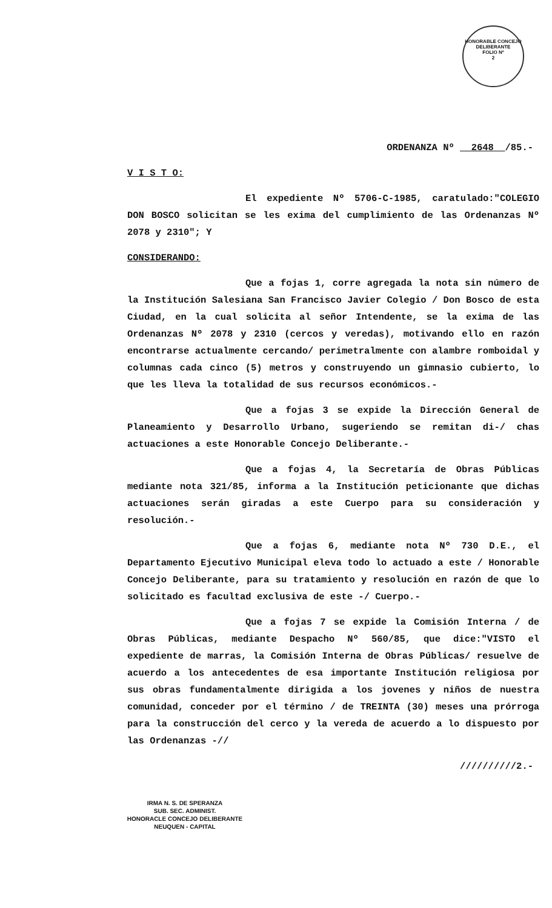HONORABLE CONCEJO DELIBERANTE
FOLIO Nº
2
ORDENANZA Nº 2648 /85.-
V I S T O:
El expediente Nº 5706-C-1985, caratulado:"COLEGIO DON BOSCO solicitan se les exima del cumplimiento de las Ordenanzas Nº 2078 y 2310"; Y
CONSIDERANDO:
Que a fojas 1, corre agregada la nota sin número de la Institución Salesiana San Francisco Javier Colegio / Don Bosco de esta Ciudad, en la cual solicita al señor Intendente, se la exima de las Ordenanzas Nº 2078 y 2310 (cercos y veredas), motivando ello en razón encontrarse actualmente cercando/ perimetralmente con alambre romboidal y columnas cada cinco (5) metros y construyendo un gimnasio cubierto, lo que les lleva la totalidad de sus recursos económicos.-
Que a fojas 3 se expide la Dirección General de Planeamiento y Desarrollo Urbano, sugeriendo se remitan di-/ chas actuaciones a este Honorable Concejo Deliberante.-
Que a fojas 4, la Secretaría de Obras Públicas mediante nota 321/85, informa a la Institución peticionante que dichas actuaciones serán giradas a este Cuerpo para su consideración y resolución.-
Que a fojas 6, mediante nota Nº 730 D.E., el Departamento Ejecutivo Municipal eleva todo lo actuado a este / Honorable Concejo Deliberante, para su tratamiento y resolución en razón de que lo solicitado es facultad exclusiva de este -/ Cuerpo.-
Que a fojas 7 se expide la Comisión Interna / de Obras Públicas, mediante Despacho Nº 560/85, que dice:"VISTO el expediente de marras, la Comisión Interna de Obras Públicas/ resuelve de acuerdo a los antecedentes de esa importante Institución religiosa por sus obras fundamentalmente dirigida a los jovenes y niños de nuestra comunidad, conceder por el término / de TREINTA (30) meses una prórroga para la construcción del cerco y la vereda de acuerdo a lo dispuesto por las Ordenanzas -//
//////////2.-
IRMA N. S. DE SPERANZA
SUB. SEC. ADMINIST.
HONORACLE CONCEJO DELIBERANTE
NEUQUEN - CAPITAL